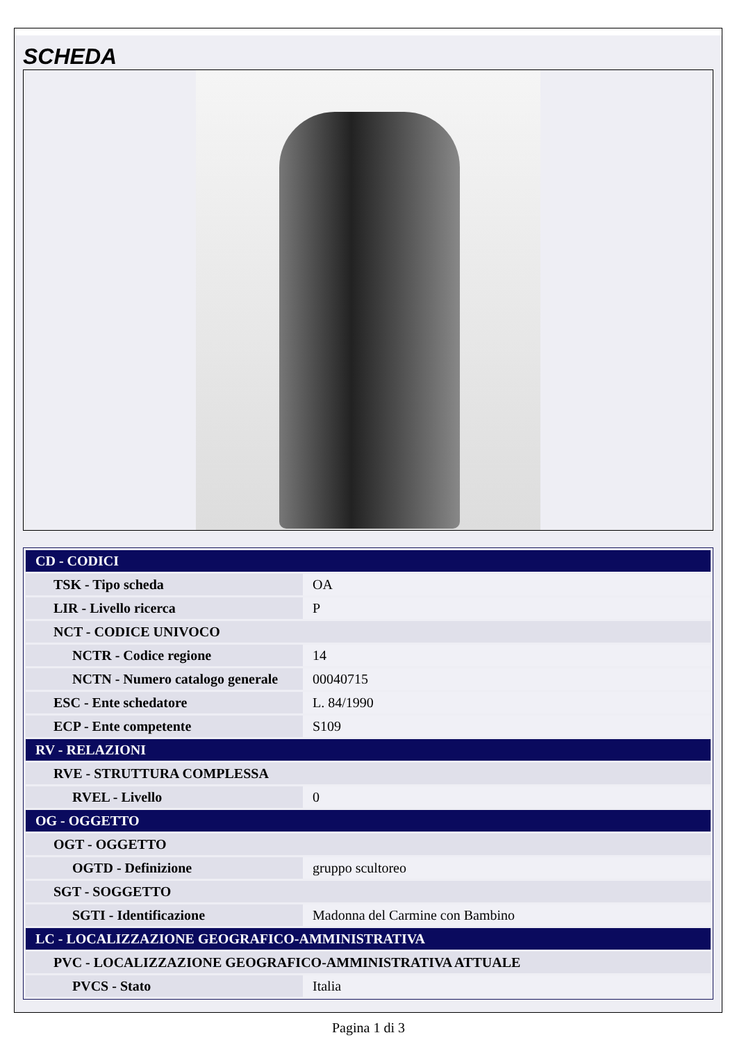SCHEDA
| CD - CODICI | |
| TSK - Tipo scheda | OA |
| LIR - Livello ricerca | P |
| NCT - CODICE UNIVOCO | |
| NCTR - Codice regione | 14 |
| NCTN - Numero catalogo generale | 00040715 |
| ESC - Ente schedatore | L. 84/1990 |
| ECP - Ente competente | S109 |
| RV - RELAZIONI | |
| RVE - STRUTTURA COMPLESSA | |
| RVEL - Livello | 0 |
| OG - OGGETTO | |
| OGT - OGGETTO | |
| OGTD - Definizione | gruppo scultoreo |
| SGT - SOGGETTO | |
| SGTI - Identificazione | Madonna del Carmine con Bambino |
| LC - LOCALIZZAZIONE GEOGRAFICO-AMMINISTRATIVA | |
| PVC - LOCALIZZAZIONE GEOGRAFICO-AMMINISTRATIVA ATTUALE | |
| PVCS - Stato | Italia |
Pagina 1 di 3